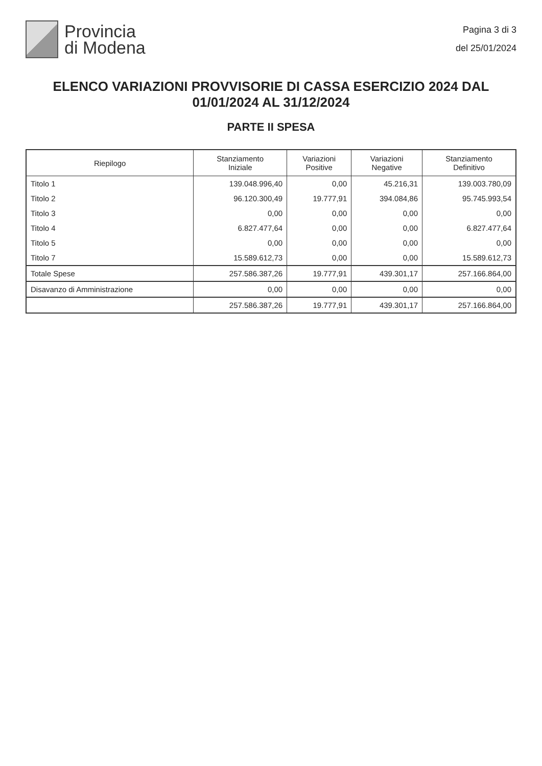Provincia
di Modena
Pagina 3 di 3
del 25/01/2024
ELENCO VARIAZIONI PROVVISORIE DI CASSA ESERCIZIO 2024 DAL 01/01/2024 AL 31/12/2024
PARTE II SPESA
| Riepilogo | Stanziamento Iniziale | Variazioni Positive | Variazioni Negative | Stanziamento Definitivo |
| --- | --- | --- | --- | --- |
| Titolo 1 | 139.048.996,40 | 0,00 | 45.216,31 | 139.003.780,09 |
| Titolo 2 | 96.120.300,49 | 19.777,91 | 394.084,86 | 95.745.993,54 |
| Titolo 3 | 0,00 | 0,00 | 0,00 | 0,00 |
| Titolo 4 | 6.827.477,64 | 0,00 | 0,00 | 6.827.477,64 |
| Titolo 5 | 0,00 | 0,00 | 0,00 | 0,00 |
| Titolo 7 | 15.589.612,73 | 0,00 | 0,00 | 15.589.612,73 |
| Totale Spese | 257.586.387,26 | 19.777,91 | 439.301,17 | 257.166.864,00 |
| Disavanzo di Amministrazione | 0,00 | 0,00 | 0,00 | 0,00 |
| | 257.586.387,26 | 19.777,91 | 439.301,17 | 257.166.864,00 |